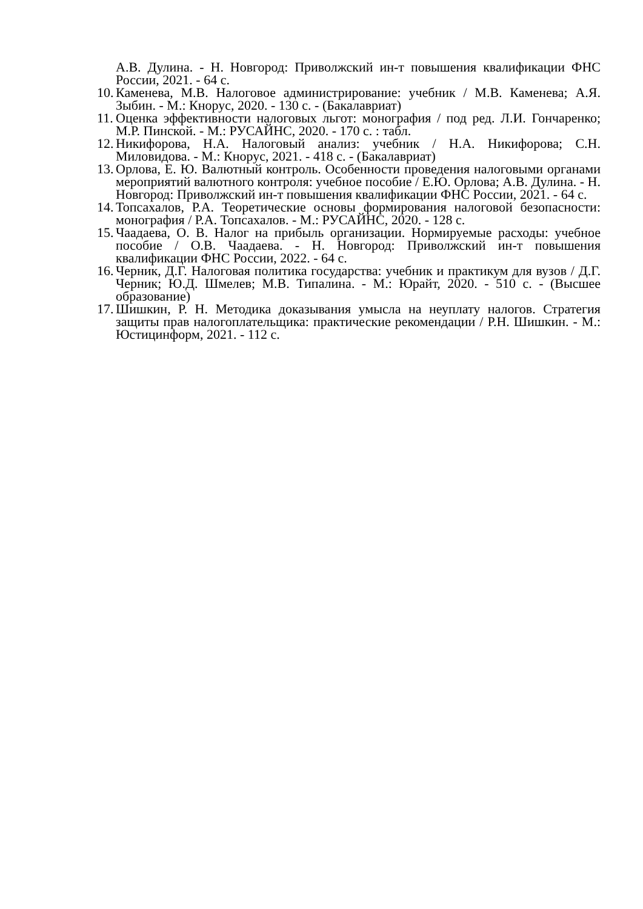А.В. Дулина. - Н. Новгород: Приволжский ин-т повышения квалификации ФНС России, 2021. - 64 с.
10. Каменева, М.В. Налоговое администрирование: учебник / М.В. Каменева; А.Я. Зыбин. - М.: Кнорус, 2020. - 130 с. - (Бакалавриат)
11. Оценка эффективности налоговых льгот: монография / под ред. Л.И. Гончаренко; М.Р. Пинской. - М.: РУСАЙНС, 2020. - 170 с. : табл.
12. Никифорова, Н.А. Налоговый анализ: учебник / Н.А. Никифорова; С.Н. Миловидова. - М.: Кнорус, 2021. - 418 с. - (Бакалавриат)
13. Орлова, Е. Ю. Валютный контроль. Особенности проведения налоговыми органами мероприятий валютного контроля: учебное пособие / Е.Ю. Орлова; А.В. Дулина. - Н. Новгород: Приволжский ин-т повышения квалификации ФНС России, 2021. - 64 с.
14. Топсахалов, Р.А. Теоретические основы формирования налоговой безопасности: монография / Р.А. Топсахалов. - М.: РУСАЙНС, 2020. - 128 с.
15. Чаадаева, О. В. Налог на прибыль организации. Нормируемые расходы: учебное пособие / О.В. Чаадаева. - Н. Новгород: Приволжский ин-т повышения квалификации ФНС России, 2022. - 64 с.
16. Черник, Д.Г. Налоговая политика государства: учебник и практикум для вузов / Д.Г. Черник; Ю.Д. Шмелев; М.В. Типалина. - М.: Юрайт, 2020. - 510 с. - (Высшее образование)
17. Шишкин, Р. Н. Методика доказывания умысла на неуплату налогов. Стратегия защиты прав налогоплательщика: практические рекомендации / Р.Н. Шишкин. - М.: Юстицинформ, 2021. - 112 с.